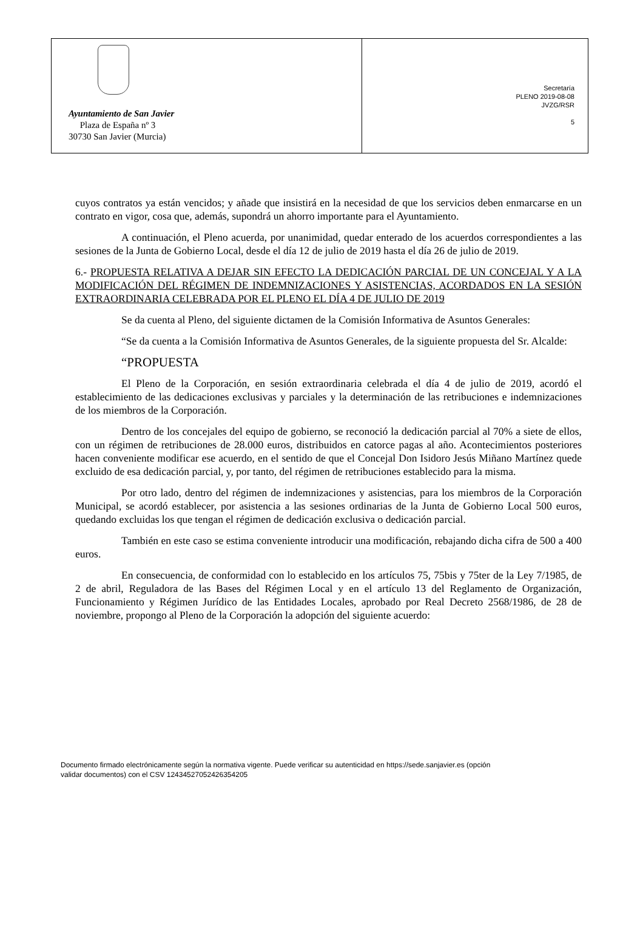Ayuntamiento de San Javier
Plaza de España nº 3
30730 San Javier (Murcia)
Secretaría
PLENO 2019-08-08
JVZG/RSR
5
cuyos contratos ya están vencidos; y añade que insistirá en la necesidad de que los servicios deben enmarcarse en un contrato en vigor, cosa que, además, supondrá un ahorro importante para el Ayuntamiento.
A continuación, el Pleno acuerda, por unanimidad, quedar enterado de los acuerdos correspondientes a las sesiones de la Junta de Gobierno Local, desde el día 12 de julio de 2019 hasta el día 26 de julio de 2019.
6.- PROPUESTA RELATIVA A DEJAR SIN EFECTO LA DEDICACIÓN PARCIAL DE UN CONCEJAL Y A LA MODIFICACIÓN DEL RÉGIMEN DE INDEMNIZACIONES Y ASISTENCIAS, ACORDADOS EN LA SESIÓN EXTRAORDINARIA CELEBRADA POR EL PLENO EL DÍA 4 DE JULIO DE 2019
Se da cuenta al Pleno, del siguiente dictamen de la Comisión Informativa de Asuntos Generales:
“Se da cuenta a la Comisión Informativa de Asuntos Generales, de la siguiente propuesta del Sr. Alcalde:
“PROPUESTA
El Pleno de la Corporación, en sesión extraordinaria celebrada el día 4 de julio de 2019, acordó el establecimiento de las dedicaciones exclusivas y parciales y la determinación de las retribuciones e indemnizaciones de los miembros de la Corporación.
Dentro de los concejales del equipo de gobierno, se reconoció la dedicación parcial al 70% a siete de ellos, con un régimen de retribuciones de 28.000 euros, distribuidos en catorce pagas al año. Acontecimientos posteriores hacen conveniente modificar ese acuerdo, en el sentido de que el Concejal Don Isidoro Jesús Miñano Martínez quede excluido de esa dedicación parcial, y, por tanto, del régimen de retribuciones establecido para la misma.
Por otro lado, dentro del régimen de indemnizaciones y asistencias, para los miembros de la Corporación Municipal, se acordó establecer, por asistencia a las sesiones ordinarias de la Junta de Gobierno Local 500 euros, quedando excluidas los que tengan el régimen de dedicación exclusiva o dedicación parcial.
También en este caso se estima conveniente introducir una modificación, rebajando dicha cifra de 500 a 400 euros.
En consecuencia, de conformidad con lo establecido en los artículos 75, 75bis y 75ter de la Ley 7/1985, de 2 de abril, Reguladora de las Bases del Régimen Local y en el artículo 13 del Reglamento de Organización, Funcionamiento y Régimen Jurídico de las Entidades Locales, aprobado por Real Decreto 2568/1986, de 28 de noviembre, propongo al Pleno de la Corporación la adopción del siguiente acuerdo:
Documento firmado electrónicamente según la normativa vigente. Puede verificar su autenticidad en https://sede.sanjavier.es (opción
validar documentos) con el CSV 12434527052426354205